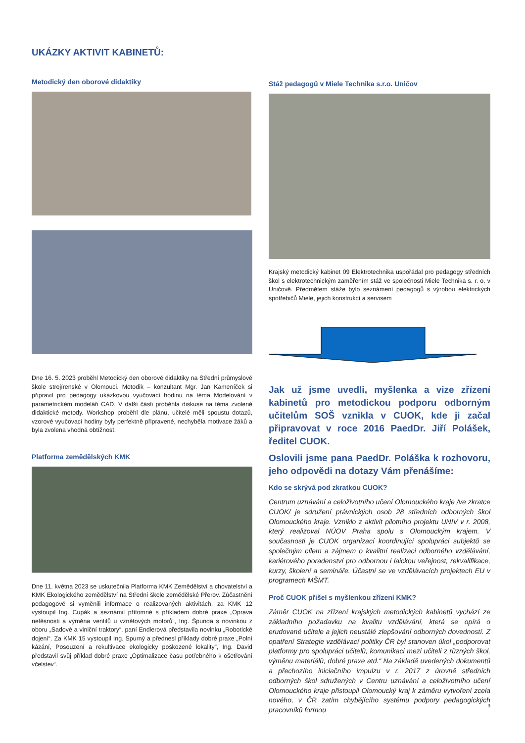UKÁZKY AKTIVIT KABINETŮ:
Metodický den oborové didaktiky
Dne 16. 5. 2023 proběhl Metodický den oborové didaktiky na Střední průmyslové škole strojírenské v Olomouci. Metodik – konzultant Mgr. Jan Kameníček si připravil pro pedagogy ukázkovou vyučovací hodinu na téma Modelování v parametrickém modeláři CAD. V další části proběhla diskuse na téma zvolené didaktické metody. Workshop proběhl dle plánu, učitelé měli spoustu dotazů, vzorové vyučovací hodiny byly perfektně připravené, nechyběla motivace žáků a byla zvolena vhodná obtížnost.
Platforma zemědělských KMK
Dne 11. května 2023 se uskutečnila Platforma KMK Zemědělství a chovatelství a KMK Ekologického zemědělství na Střední škole zemědělské Přerov. Zúčastnění pedagogové si vyměnili informace o realizovaných aktivitách, za KMK 12 vystoupil Ing. Cupák a seznámil přítomné s příkladem dobré praxe „Oprava netěsnosti a výměna ventilů u vznětových motorů“, Ing. Špunda s novinkou z oboru „Sadové a viniční traktory“, paní Endlerová představila novinku „Robotické dojení“. Za KMK 15 vystoupil Ing. Spurný a přednesl příklady dobré praxe „Polní kázání, Posouzení a rekultivace ekologicky poškozené lokality“, Ing. David představil svůj příklad dobré praxe „Optimalizace času potřebného k ošetřování včelstev“.
Stáž pedagogů v Miele Technika s.r.o. Uničov
Krajský metodický kabinet 09 Elektrotechnika uspořádal pro pedagogy středních škol s elektrotechnickým zaměřením stáž ve společnosti Miele Technika s. r. o. v Uničově. Předmětem stáže bylo seznámení pedagogů s výrobou elektrických spotřebičů Miele, jejich konstrukcí a servisem
Jak už jsme uvedli, myšlenka a vize zřízení kabinetů pro metodickou podporu odborným učitelům SOŠ vznikla v CUOK, kde ji začal připravovat v roce 2016 PaedDr. Jiří Polášek, ředitel CUOK.
Oslovili jsme pana PaedDr. Poláška k rozhovoru, jeho odpovědi na dotazy Vám přenášíme:
Kdo se skrývá pod zkratkou CUOK?
Centrum uznávání a celoživotního učení Olomouckého kraje /ve zkratce CUOK/ je sdružení právnických osob 28 středních odborných škol Olomouckého kraje. Vzniklo z aktivit pilotního projektu UNIV v r. 2008, který realizoval NÚOV Praha spolu s Olomouckým krajem. V současnosti je CUOK organizací koordinující spolupráci subjektů se společným cílem a zájmem o kvalitní realizaci odborného vzdělávání, kariérového poradenství pro odbornou i laickou veřejnost, rekvalifikace, kurzy, školení a semináře. Účastní se ve vzdělávacích projektech EU v programech MŠMT.
Proč CUOK přišel s myšlenkou zřízení KMK?
Záměr CUOK na zřízení krajských metodických kabinetů vychází ze základního požadavku na kvalitu vzdělávání, která se opírá o erudované učitele a jejich neustálé zlepšování odborných dovedností. Z opatření Strategie vzdělávací politiky ČR byl stanoven úkol „podporovat platformy pro spolupráci učitelů, komunikaci mezi učiteli z různých škol, výměnu materiálů, dobré praxe atd.“ Na základě uvedených dokumentů a přechozího iniciačního impulzu v r. 2017 z úrovně středních odborných škol sdružených v Centru uznávání a celoživotního učení Olomouckého kraje přistoupil Olomoucký kraj k záměru vytvoření zcela nového, v ČR zatím chybějícího systému podpory pedagogických pracovníků formou
3